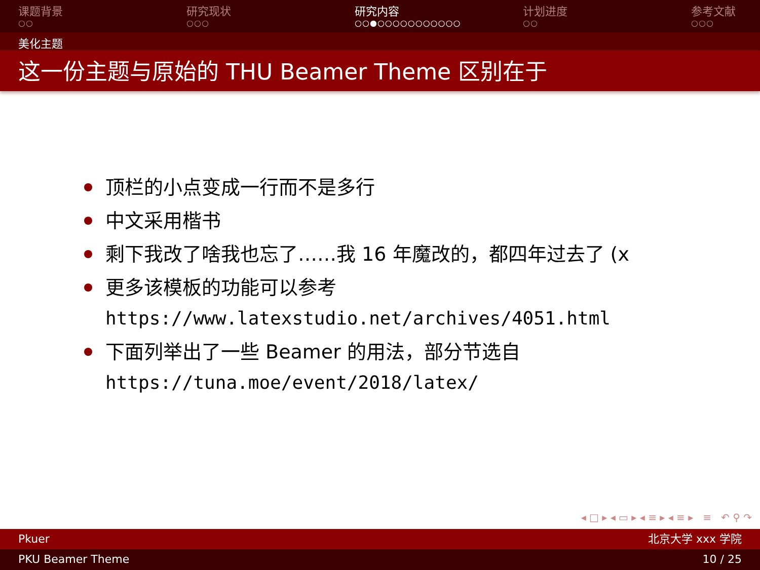课题背景
○○
研究现状
○○○
研究内容
○○●○○○○○○○○○○○
计划进度
○○
参考文献
○○○
美化主题
这一份主题与原始的 THU Beamer Theme 区别在于
顶栏的小点变成一行而不是多行
中文采用楷书
剩下我改了啥我也忘了……我 16 年魔改的，都四年过去了 (x
更多该模板的功能可以参考
https://www.latexstudio.net/archives/4051.html
下面列举出了一些 Beamer 的用法，部分节选自
https://tuna.moe/event/2018/latex/
◂ □ ▸ ◂ ▭ ▸ ◂ ≡ ▸ ◂ ≡ ▸ ≡ ↶ ⚲ ↷
Pkuer 北京大学 xxx 学院
PKU Beamer Theme 10 / 25